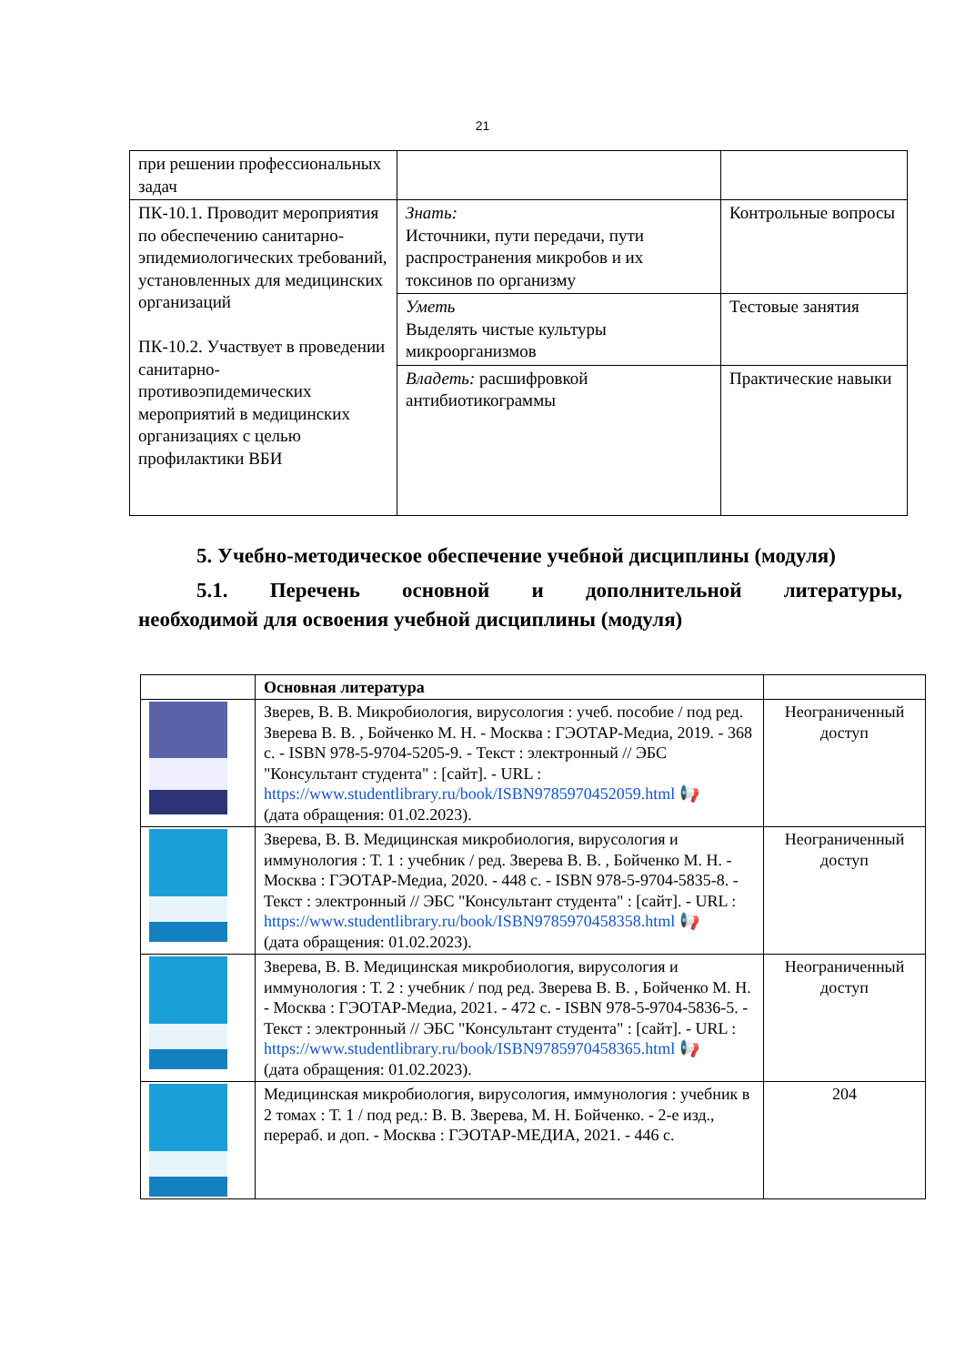21
| при решении профессиональных задач | | |
| ПК-10.1. Проводит мероприятия по обеспечению санитарно-эпидемиологических требований, установленных для медицинских организаций ПК-10.2. Участвует в проведении санитарно-противоэпидемических мероприятий в медицинских организациях с целью профилактики ВБИ | Знать: Источники, пути передачи, пути распространения микробов и их токсинов по организму | Контрольные вопросы |
| | Уметь Выделять чистые культуры микроорганизмов | Тестовые занятия |
| | Владеть: расшифровкой антибиотикограммы | Практические навыки |
5. Учебно-методическое обеспечение учебной дисциплины (модуля)
5.1. Перечень основной и дополнительной литературы,
необходимой для освоения учебной дисциплины (модуля)
| | Основная литература | |
| | Зверев, В. В. Микробиология, вирусология : учеб. пособие / под ред. Зверева В. В. , Бойченко М. Н. - Москва : ГЭОТАР-Медиа, 2019. - 368 с. - ISBN 978-5-9704-5205-9. - Текст : электронный // ЭБС "Консультант студента" : [сайт]. - URL : https://www.studentlibrary.ru/book/ISBN9785970452059.html 📢 (дата обращения: 01.02.2023). | Неограниченный доступ |
| | Зверева, В. В. Медицинская микробиология, вирусология и иммунология : Т. 1 : учебник / ред. Зверева В. В. , Бойченко М. Н. - Москва : ГЭОТАР-Медиа, 2020. - 448 с. - ISBN 978-5-9704-5835-8. - Текст : электронный // ЭБС "Консультант студента" : [сайт]. - URL : https://www.studentlibrary.ru/book/ISBN9785970458358.html 📢 (дата обращения: 01.02.2023). | Неограниченный доступ |
| | Зверева, В. В. Медицинская микробиология, вирусология и иммунология : Т. 2 : учебник / под ред. Зверева В. В. , Бойченко М. Н. - Москва : ГЭОТАР-Медиа, 2021. - 472 с. - ISBN 978-5-9704-5836-5. - Текст : электронный // ЭБС "Консультант студента" : [сайт]. - URL : https://www.studentlibrary.ru/book/ISBN9785970458365.html 📢 (дата обращения: 01.02.2023). | Неограниченный доступ |
| | Медицинская микробиология, вирусология, иммунология : учебник в 2 томах : Т. 1 / под ред.: В. В. Зверева, М. Н. Бойченко. - 2-е изд., перераб. и доп. - Москва : ГЭОТАР-МЕДИА, 2021. - 446 с. | 204 |